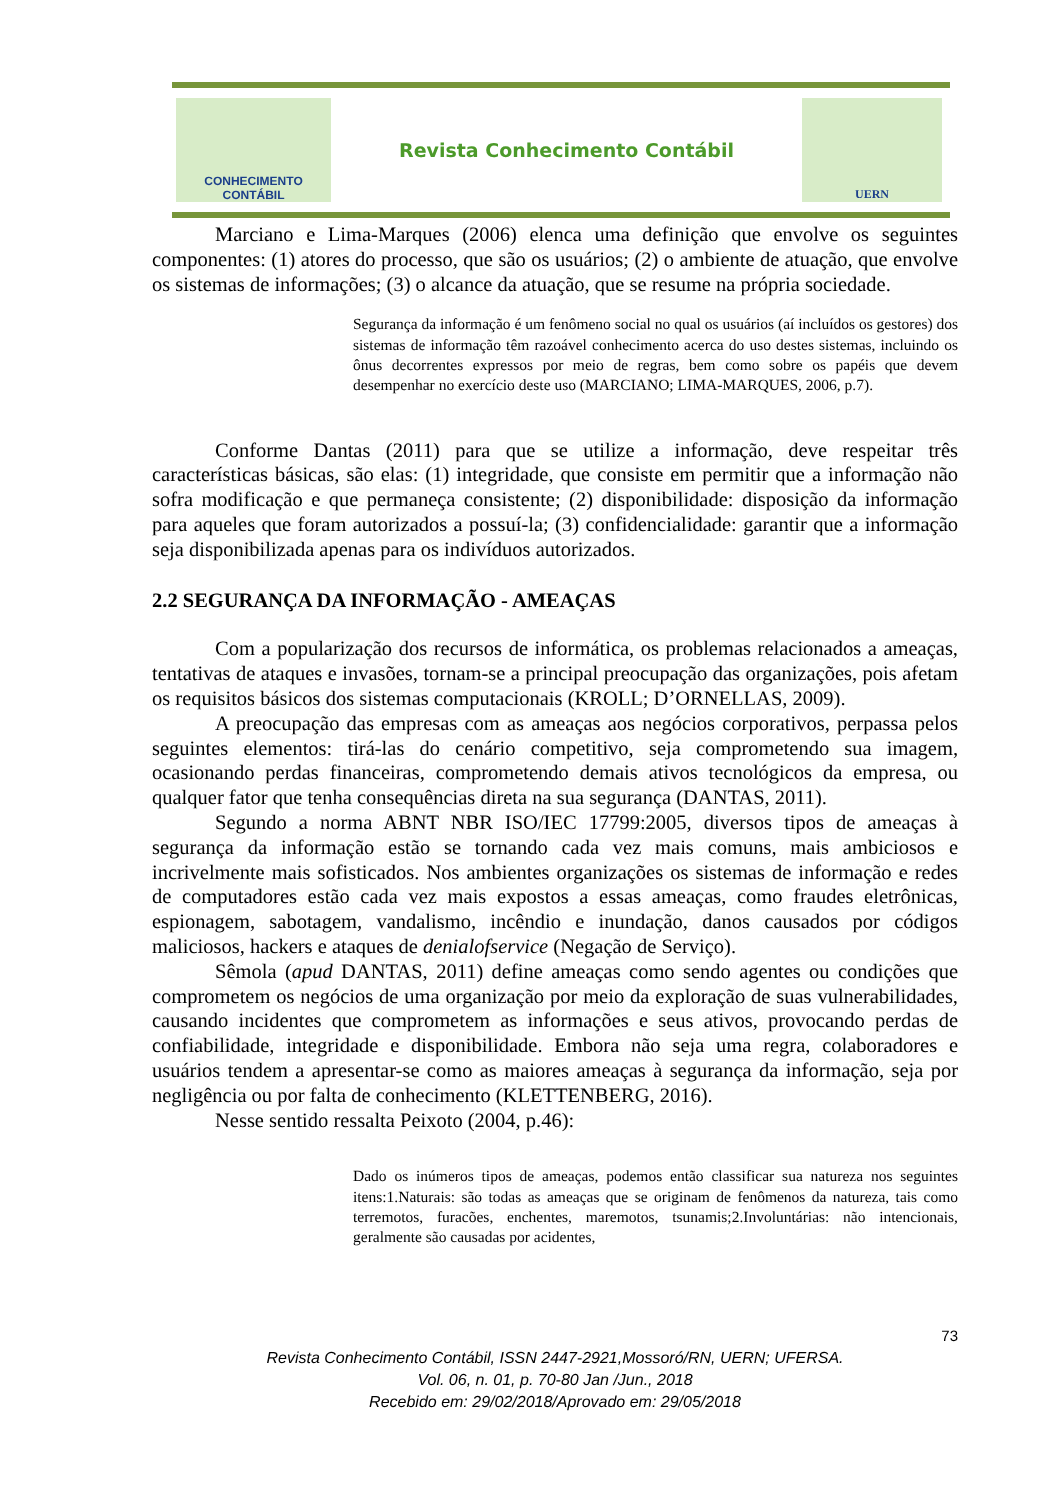CONHECIMENTO
CONTÁBIL
Revista Conhecimento Contábil
UERN
Marciano e Lima-Marques (2006) elenca uma definição que envolve os seguintes componentes: (1) atores do processo, que são os usuários; (2) o ambiente de atuação, que envolve os sistemas de informações; (3) o alcance da atuação, que se resume na própria sociedade.
Segurança da informação é um fenômeno social no qual os usuários (aí incluídos os gestores) dos sistemas de informação têm razoável conhecimento acerca do uso destes sistemas, incluindo os ônus decorrentes expressos por meio de regras, bem como sobre os papéis que devem desempenhar no exercício deste uso (MARCIANO; LIMA-MARQUES, 2006, p.7).
Conforme Dantas (2011) para que se utilize a informação, deve respeitar três características básicas, são elas: (1) integridade, que consiste em permitir que a informação não sofra modificação e que permaneça consistente; (2) disponibilidade: disposição da informação para aqueles que foram autorizados a possuí-la; (3) confidencialidade: garantir que a informação seja disponibilizada apenas para os indivíduos autorizados.
2.2 SEGURANÇA DA INFORMAÇÃO - AMEAÇAS
Com a popularização dos recursos de informática, os problemas relacionados a ameaças, tentativas de ataques e invasões, tornam-se a principal preocupação das organizações, pois afetam os requisitos básicos dos sistemas computacionais (KROLL; D’ORNELLAS, 2009).
A preocupação das empresas com as ameaças aos negócios corporativos, perpassa pelos seguintes elementos: tirá-las do cenário competitivo, seja comprometendo sua imagem, ocasionando perdas financeiras, comprometendo demais ativos tecnológicos da empresa, ou qualquer fator que tenha consequências direta na sua segurança (DANTAS, 2011).
Segundo a norma ABNT NBR ISO/IEC 17799:2005, diversos tipos de ameaças à segurança da informação estão se tornando cada vez mais comuns, mais ambiciosos e incrivelmente mais sofisticados. Nos ambientes organizações os sistemas de informação e redes de computadores estão cada vez mais expostos a essas ameaças, como fraudes eletrônicas, espionagem, sabotagem, vandalismo, incêndio e inundação, danos causados por códigos maliciosos, hackers e ataques de denialofservice (Negação de Serviço).
Sêmola (apud DANTAS, 2011) define ameaças como sendo agentes ou condições que comprometem os negócios de uma organização por meio da exploração de suas vulnerabilidades, causando incidentes que comprometem as informações e seus ativos, provocando perdas de confiabilidade, integridade e disponibilidade. Embora não seja uma regra, colaboradores e usuários tendem a apresentar-se como as maiores ameaças à segurança da informação, seja por negligência ou por falta de conhecimento (KLETTENBERG, 2016).
Nesse sentido ressalta Peixoto (2004, p.46):
Dado os inúmeros tipos de ameaças, podemos então classificar sua natureza nos seguintes itens:1.Naturais: são todas as ameaças que se originam de fenômenos da natureza, tais como terremotos, furacões, enchentes, maremotos, tsunamis;2.Involuntárias: não intencionais, geralmente são causadas por acidentes,
73
Revista Conhecimento Contábil, ISSN 2447-2921,Mossoró/RN, UERN; UFERSA.
Vol. 06, n. 01, p. 70-80 Jan /Jun., 2018
Recebido em: 29/02/2018/Aprovado em: 29/05/2018